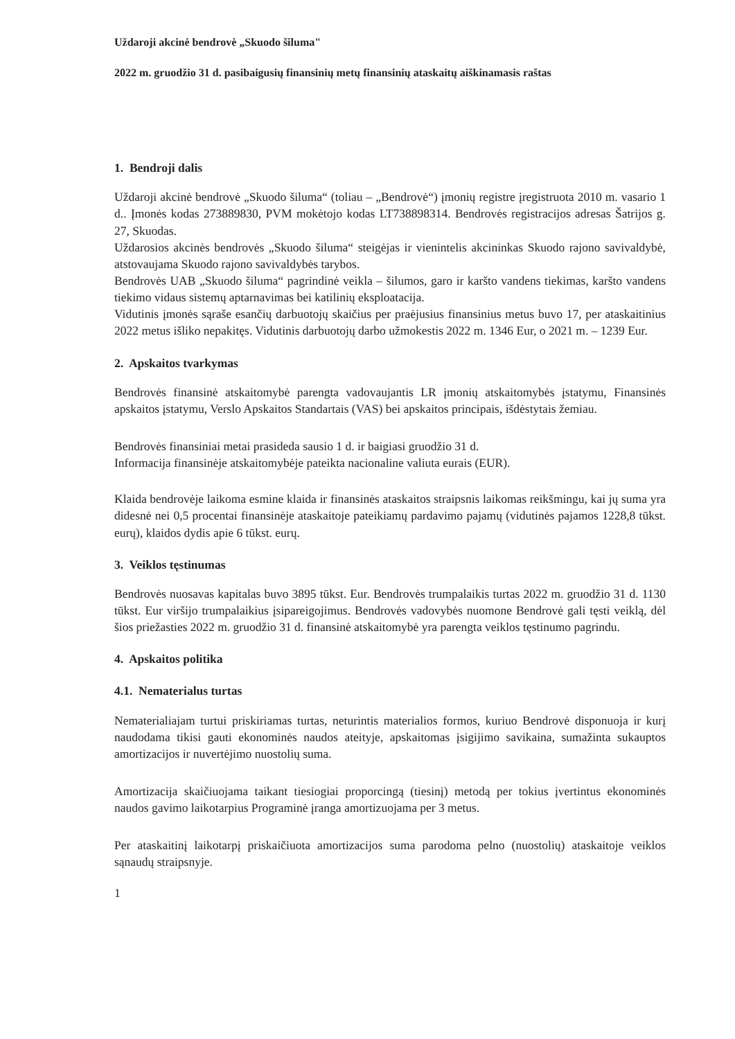Uždaroji akcinė bendrovė „Skuodo šiluma"
2022 m. gruodžio 31 d. pasibaigusių finansinių metų finansinių ataskaitų aiškinamasis raštas
1. Bendroji dalis
Uždaroji akcinė bendrovė „Skuodo šiluma“ (toliau – „Bendrovė“) įmonių registre įregistruota 2010 m. vasario 1 d.. Įmonės kodas 273889830, PVM mokėtojo kodas LT738898314. Bendrovės registracijos adresas Šatrijos g. 27, Skuodas.
Uždarosios akcinės bendrovės „Skuodo šiluma“ steigėjas ir vienintelis akcininkas Skuodo rajono savivaldybė, atstovaujama Skuodo rajono savivaldybės tarybos.
Bendrovės UAB „Skuodo šiluma“ pagrindinė veikla – šilumos, garo ir karšto vandens tiekimas, karšto vandens tiekimo vidaus sistemų aptarnavimas bei katilinių eksploatacija.
Vidutinis įmonės sąraše esančių darbuotojų skaičius per praėjusius finansinius metus buvo 17, per ataskaitinius 2022 metus išliko nepakitęs. Vidutinis darbuotojų darbo užmokestis 2022 m. 1346 Eur, o 2021 m. – 1239 Eur.
2. Apskaitos tvarkymas
Bendrovės finansinė atskaitomybė parengta vadovaujantis LR įmonių atskaitomybės įstatymu, Finansinės apskaitos įstatymu, Verslo Apskaitos Standartais (VAS) bei apskaitos principais, išdėstytais žemiau.
Bendrovės finansiniai metai prasideda sausio 1 d. ir baigiasi gruodžio 31 d.
Informacija finansinėje atskaitomybėje pateikta nacionaline valiuta eurais (EUR).
Klaida bendrovėje laikoma esmine klaida ir finansinės ataskaitos straipsnis laikomas reikšmingu, kai jų suma yra didesnė nei 0,5 procentai finansinėje ataskaitoje pateikiamų pardavimo pajamų (vidutinės pajamos 1228,8 tūkst. eurų), klaidos dydis apie 6 tūkst. eurų.
3. Veiklos tęstinumas
Bendrovės nuosavas kapitalas buvo 3895 tūkst. Eur. Bendrovės trumpalaikis turtas 2022 m. gruodžio 31 d. 1130 tūkst. Eur viršijo trumpalaikius įsipareigojimus. Bendrovės vadovybės nuomone Bendrovė gali tęsti veiklą, dėl šios priežasties 2022 m. gruodžio 31 d. finansinė atskaitomybė yra parengta veiklos tęstinumo pagrindu.
4. Apskaitos politika
4.1. Nematerialus turtas
Nematerialiajam turtui priskiriamas turtas, neturintis materialios formos, kuriuo Bendrovė disponuoja ir kurį naudodama tikisi gauti ekonominės naudos ateityje, apskaitomas įsigijimo savikaina, sumažinta sukauptos amortizacijos ir nuvertėjimo nuostolių suma.
Amortizacija skaičiuojama taikant tiesiogiai proporcingą (tiesinį) metodą per tokius įvertintus ekonominės naudos gavimo laikotarpius Programinė įranga amortizuojama per 3 metus.
Per ataskaitinį laikotarpį priskaičiuota amortizacijos suma parodoma pelno (nuostolių) ataskaitoje veiklos sąnaudų straipsnyje.
1